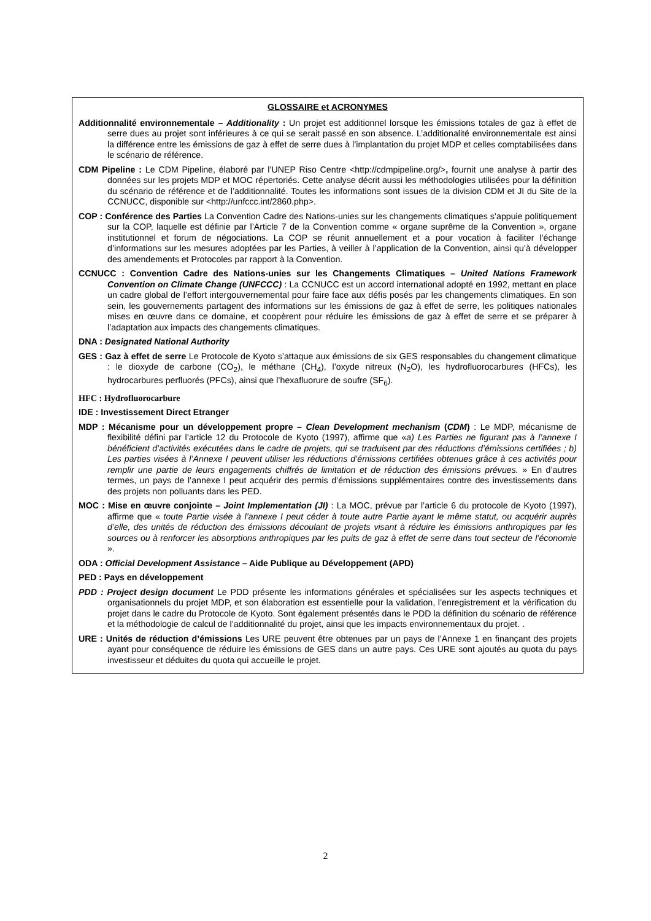GLOSSAIRE et ACRONYMES
Additionnalité environnementale – Additionality : Un projet est additionnel lorsque les émissions totales de gaz à effet de serre dues au projet sont inférieures à ce qui se serait passé en son absence. L’additionalité environnementale est ainsi la différence entre les émissions de gaz à effet de serre dues à l’implantation du projet MDP et celles comptabilisées dans le scénario de référence.
CDM Pipeline : Le CDM Pipeline, élaboré par l’UNEP Riso Centre <http://cdmpipeline.org/>, fournit une analyse à partir des données sur les projets MDP et MOC répertoriés. Cette analyse décrit aussi les méthodologies utilisées pour la définition du scénario de référence et de l’additionnalité. Toutes les informations sont issues de la division CDM et JI du Site de la CCNUCC, disponible sur <http://unfccc.int/2860.php>.
COP : Conférence des Parties La Convention Cadre des Nations-unies sur les changements climatiques s’appuie politiquement sur la COP, laquelle est définie par l’Article 7 de la Convention comme « organe suprême de la Convention », organe institutionnel et forum de négociations. La COP se réunit annuellement et a pour vocation à faciliter l’échange d’informations sur les mesures adoptées par les Parties, à veiller à l’application de la Convention, ainsi qu’à développer des amendements et Protocoles par rapport à la Convention.
CCNUCC : Convention Cadre des Nations-unies sur les Changements Climatiques – United Nations Framework Convention on Climate Change (UNFCCC) : La CCNUCC est un accord international adopté en 1992, mettant en place un cadre global de l’effort intergouvernemental pour faire face aux défis posés par les changements climatiques. En son sein, les gouvernements partagent des informations sur les émissions de gaz à effet de serre, les politiques nationales mises en œuvre dans ce domaine, et coopèrent pour réduire les émissions de gaz à effet de serre et se préparer à l’adaptation aux impacts des changements climatiques.
DNA : Designated National Authority
GES : Gaz à effet de serre Le Protocole de Kyoto s’attaque aux émissions de six GES responsables du changement climatique : le dioxyde de carbone (CO<sub>2</sub>), le méthane (CH<sub>4</sub>), l’oxyde nitreux (N<sub>2</sub>O), les hydrofluorocarbures (HFCs), les hydrocarbures perfluorés (PFCs), ainsi que l’hexafluorure de soufre (SF<sub>6</sub>).
HFC : Hydrofluorocarbure
IDE : Investissement Direct Etranger
MDP : Mécanisme pour un développement propre – Clean Development mechanism (CDM) : Le MDP, mécanisme de flexibilité défini par l’article 12 du Protocole de Kyoto (1997), affirme que «a) Les Parties ne figurant pas à l’annexe I bénéficient d’activités exécutées dans le cadre de projets, qui se traduisent par des réductions d’émissions certifiées ; b) Les parties visées à l’Annexe I peuvent utiliser les réductions d’émissions certifiées obtenues grâce à ces activités pour remplir une partie de leurs engagements chiffrés de limitation et de réduction des émissions prévues. » En d’autres termes, un pays de l’annexe I peut acquérir des permis d’émissions supplémentaires contre des investissements dans des projets non polluants dans les PED.
MOC : Mise en œuvre conjointe – Joint Implementation (JI) : La MOC, prévue par l’article 6 du protocole de Kyoto (1997), affirme que « toute Partie visée à l’annexe I peut céder à toute autre Partie ayant le même statut, ou acquérir auprès d’elle, des unités de réduction des émissions découlant de projets visant à réduire les émissions anthropiques par les sources ou à renforcer les absorptions anthropiques par les puits de gaz à effet de serre dans tout secteur de l’économie ».
ODA : Official Development Assistance – Aide Publique au Développement (APD)
PED : Pays en développement
PDD : Project design document Le PDD présente les informations générales et spécialisées sur les aspects techniques et organisationnels du projet MDP, et son élaboration est essentielle pour la validation, l’enregistrement et la vérification du projet dans le cadre du Protocole de Kyoto. Sont également présentés dans le PDD la définition du scénario de référence et la méthodologie de calcul de l’additionnalité du projet, ainsi que les impacts environnementaux du projet. .
URE : Unités de réduction d’émissions Les URE peuvent être obtenues par un pays de l’Annexe 1 en finançant des projets ayant pour conséquence de réduire les émissions de GES dans un autre pays. Ces URE sont ajoutés au quota du pays investisseur et déduites du quota qui accueille le projet.
2